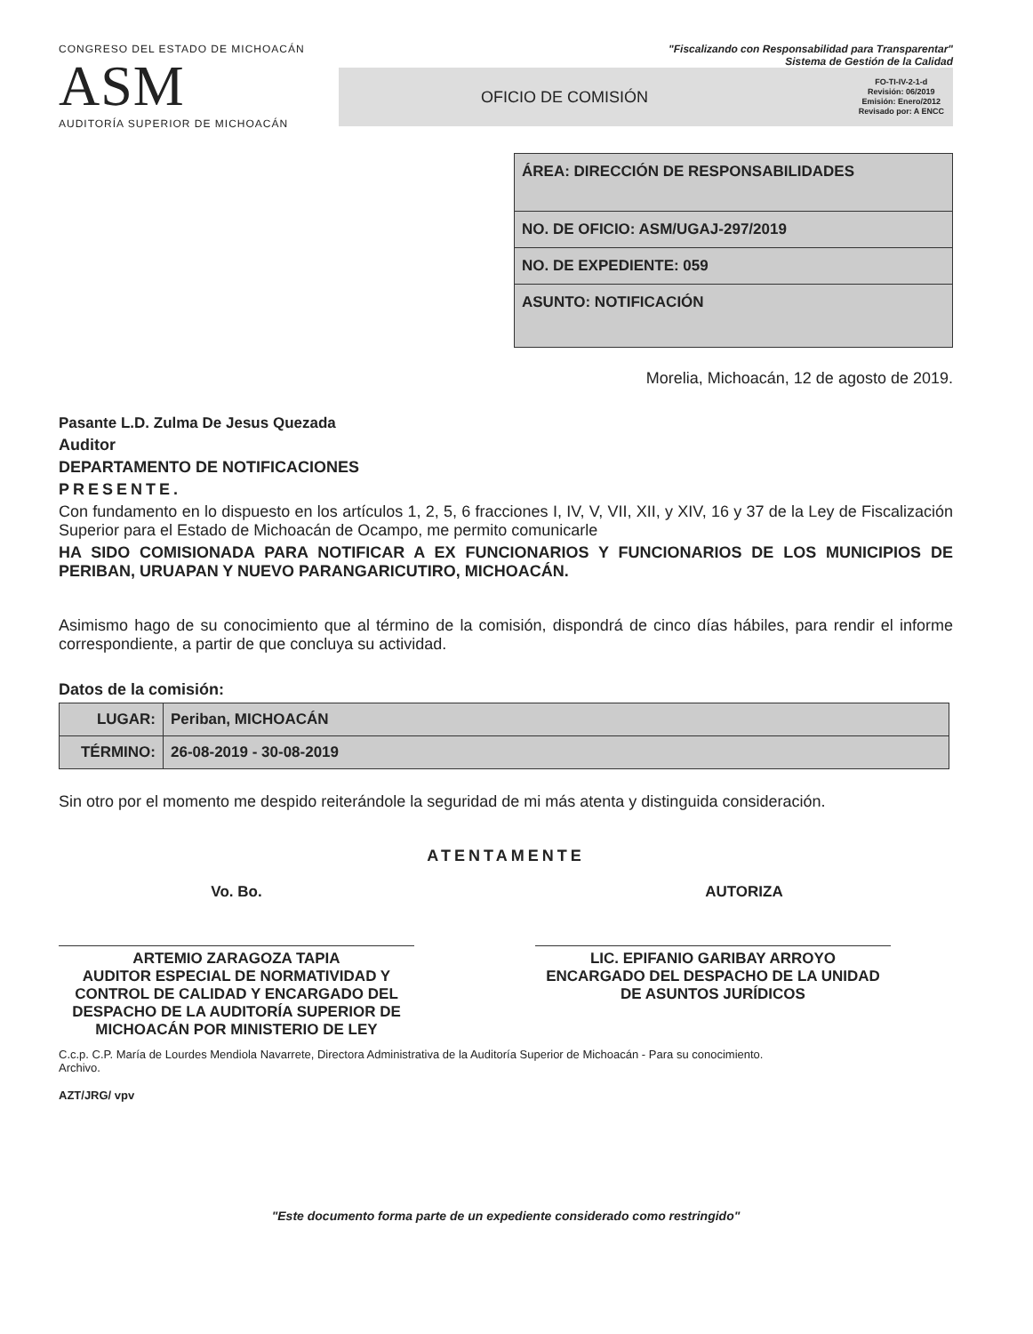CONGRESO DEL ESTADO DE MICHOACÁN
ASM
AUDITORÍA SUPERIOR DE MICHOACÁN
"Fiscalizando con Responsabilidad para Transparentar"
Sistema de Gestión de la Calidad
OFICIO DE COMISIÓN FO-TI-IV-2-1-d
Revisión: 06/2019
Emisión: Enero/2012
Revisado por: A ENCC
| ÁREA: DIRECCIÓN DE RESPONSABILIDADES |
| NO. DE OFICIO: ASM/UGAJ-297/2019 |
| NO. DE EXPEDIENTE: 059 |
| ASUNTO: NOTIFICACIÓN |
Morelia, Michoacán, 12 de agosto de 2019.
Pasante L.D. Zulma De Jesus Quezada
Auditor
DEPARTAMENTO DE NOTIFICACIONES
PRESENTE.
Con fundamento en lo dispuesto en los artículos 1, 2, 5, 6 fracciones I, IV, V, VII, XII, y XIV, 16 y 37 de la Ley de Fiscalización Superior para el Estado de Michoacán de Ocampo, me permito comunicarle
HA SIDO COMISIONADA PARA NOTIFICAR A EX FUNCIONARIOS Y FUNCIONARIOS DE LOS MUNICIPIOS DE PERIBAN, URUAPAN Y NUEVO PARANGARICUTIRO, MICHOACÁN.
Asimismo hago de su conocimiento que al término de la comisión, dispondrá de cinco días hábiles, para rendir el informe correspondiente, a partir de que concluya su actividad.
Datos de la comisión:
| LUGAR: | Periban, MICHOACÁN |
| TÉRMINO: | 26-08-2019 - 30-08-2019 |
Sin otro por el momento me despido reiterándole la seguridad de mi más atenta y distinguida consideración.
ATENTAMENTE
Vo. Bo.
ARTEMIO ZARAGOZA TAPIA
AUDITOR ESPECIAL DE NORMATIVIDAD Y CONTROL DE CALIDAD Y ENCARGADO DEL DESPACHO DE LA AUDITORÍA SUPERIOR DE MICHOACÁN POR MINISTERIO DE LEY
AUTORIZA
LIC. EPIFANIO GARIBAY ARROYO
ENCARGADO DEL DESPACHO DE LA UNIDAD DE ASUNTOS JURÍDICOS
C.c.p. C.P. María de Lourdes Mendiola Navarrete, Directora Administrativa de la Auditoría Superior de Michoacán - Para su conocimiento.
Archivo.
AZT/JRG/ vpv
"Este documento forma parte de un expediente considerado como restringido"